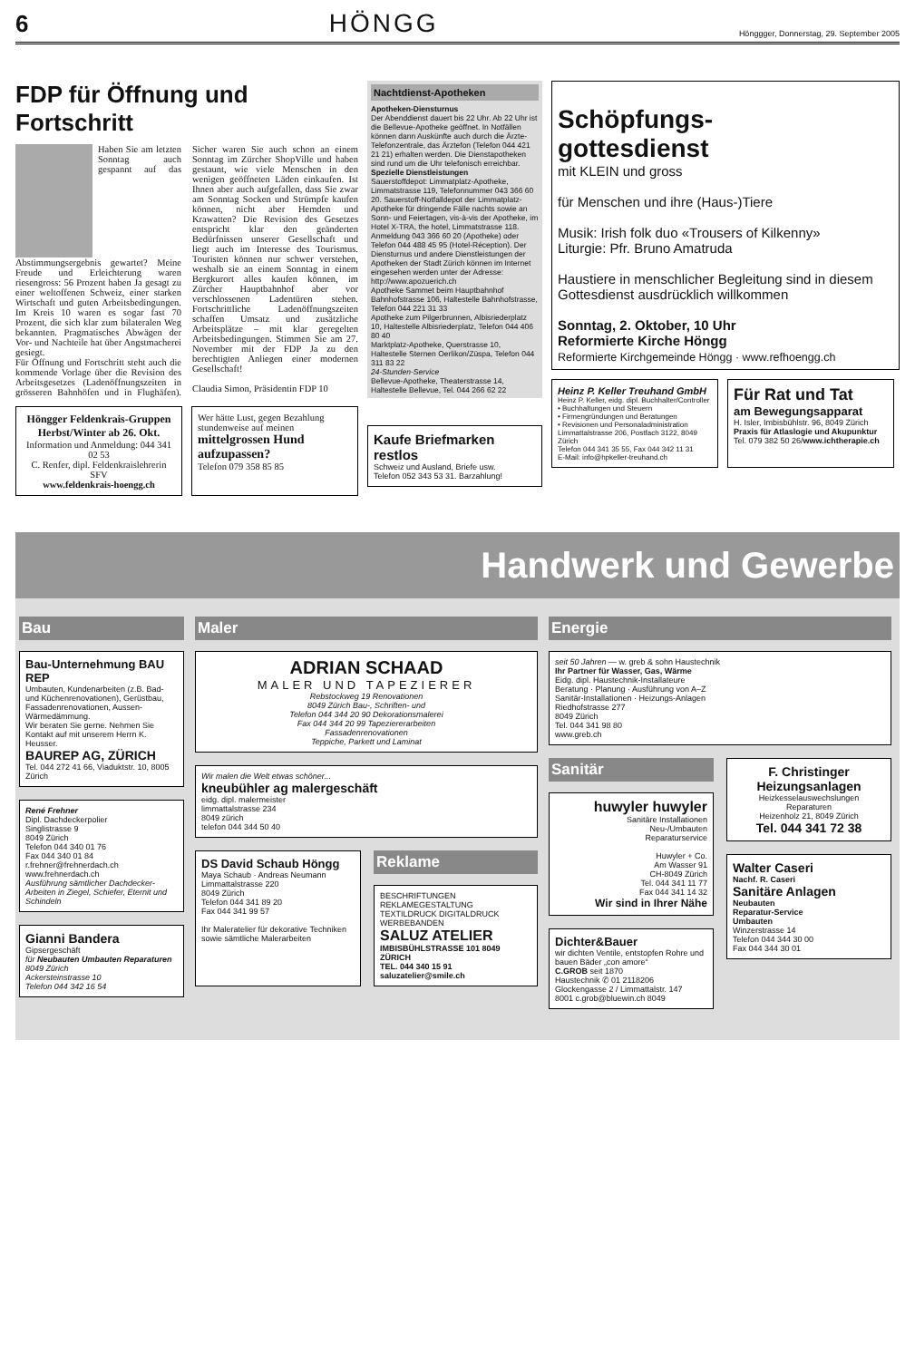6 HÖNGG Hönggger, Donnerstag, 29. September 2005
FDP für Öffnung und Fortschritt
Haben Sie am letzten Sonntag auch gespannt auf das Abstimmungsergebnis gewartet? Meine Freude und Erleichterung waren riesengross: 56 Prozent haben Ja gesagt zu einer weltoffenen Schweiz, einer starken Wirtschaft und guten Arbeitsbedingungen. Im Kreis 10 waren es sogar fast 70 Prozent, die sich klar zum bilateralen Weg bekannten. Pragmatisches Abwägen der Vor- und Nachteile hat über Angstmacherei gesiegt.
Für Öffnung und Fortschritt steht auch die kommende Vorlage über die Revision des Arbeitsgesetzes (Ladenöffnungszeiten in grösseren Bahnhöfen und in Flughäfen). Sicher waren Sie auch schon an einem Sonntag im Zürcher ShopVille und haben gestaunt, wie viele Menschen in den wenigen geöffneten Läden einkaufen. Ist Ihnen aber auch aufgefallen, dass Sie zwar am Sonntag Socken und Strümpfe kaufen können, nicht aber Hemden und Krawatten? Die Revision des Gesetzes entspricht klar den geänderten Bedürfnissen unserer Gesellschaft und liegt auch im Interesse des Tourismus. Touristen können nur schwer verstehen, weshalb sie an einem Sonntag in einem Bergkurort alles kaufen können, im Zürcher Hauptbahnhof aber vor verschlossenen Ladentüren stehen. Fortschrittliche Ladenöffnungszeiten schaffen Umsatz und zusätzliche Arbeitsplätze – mit klar geregelten Arbeitsbedingungen. Stimmen Sie am 27. November mit der FDP Ja zu den berechtigten Anliegen einer modernen Gesellschaft!
Claudia Simon, Präsidentin FDP 10
Höngger Feldenkrais-Gruppen
Herbst/Winter ab 26. Okt.
Information und Anmeldung: 044 341 02 53
C. Renfer, dipl. Feldenkraislehrerin SFV
www.feldenkrais-hoengg.ch
Wer hätte Lust, gegen Bezahlung stundenweise auf meinen
mittelgrossen Hund aufzupassen?
Telefon 079 358 85 85
Nachtdienst-Apotheken
Apotheken-Diensturnus
Der Abenddienst dauert bis 22 Uhr. Ab 22 Uhr ist die Bellevue-Apotheke geöffnet. In Notfällen können dann Auskünfte auch durch die Ärzte-Telefonzentrale, das Ärztefon (Telefon 044 421 21 21) erhalten werden. Die Dienstapotheken sind rund um die Uhr telefonisch erreichbar.
Spezielle Dienstleistungen
Sauerstoffdepot: Limmatplatz-Apotheke, Limmatstrasse 119, Telefonnummer 043 366 60 20. Sauerstoff-Notfalldepot der Limmatplatz-Apotheke für dringende Fälle nachts sowie an Sonn- und Feiertagen, vis-à-vis der Apotheke, im Hotel X-TRA, the hotel, Limmatstrasse 118. Anmeldung 043 366 60 20 (Apotheke) oder Telefon 044 488 45 95 (Hotel-Réception). Der Diensturnus und andere Dienstleistungen der Apotheken der Stadt Zürich können im Internet eingesehen werden unter der Adresse: http://www.apozuerich.ch
Apotheke Sammet beim Hauptbahnhof Bahnhofstrasse 106, Haltestelle Bahnhofstrasse, Telefon 044 221 31 33
Apotheke zum Pilgerbrunnen, Albisriederplatz 10, Haltestelle Albisriederplatz, Telefon 044 406 80 40
Marktplatz-Apotheke, Querstrasse 10, Haltestelle Sternen Oerlikon/Züspa, Telefon 044 311 83 22
24-Stunden-Service
Bellevue-Apotheke, Theaterstrasse 14, Haltestelle Bellevue, Tel. 044 266 62 22
Kaufe Briefmarken restlos
Schweiz und Ausland, Briefe usw.
Telefon 052 343 53 31. Barzahlung!
Schöpfungs-
gottesdienst
mit KLEIN und gross
für Menschen und ihre (Haus-)Tiere
Musik: Irish folk duo «Trousers of Kilkenny»
Liturgie: Pfr. Bruno Amatruda
Haustiere in menschlicher Begleitung sind in diesem Gottesdienst ausdrücklich willkommen
Sonntag, 2. Oktober, 10 Uhr
Reformierte Kirche Höngg
Reformierte Kirchgemeinde Höngg · www.refhoengg.ch
Heinz P. Keller Treuhand GmbH
Heinz P. Keller, eidg. dipl. Buchhalter/Controller
• Buchhaltungen und Steuern
• Firmengründungen und Beratungen
• Revisionen und Personaladministration
Limmattalstrasse 206, Postfach 3122, 8049 Zürich
Telefon 044 341 35 55, Fax 044 342 11 31
E-Mail: info@hpkeller-treuhand.ch
Für Rat und Tat
am Bewegungsapparat
H. Isler, Imbisbühlstr. 96, 8049 Zürich
Praxis für Atlaslogie und Akupunktur
Tel. 079 382 50 26/www.ichtherapie.ch
Handwerk und Gewerbe
Bau
Bau-Unternehmung BAU REP
Umbauten, Kundenarbeiten (z.B. Bad- und Küchenrenovationen), Gerüstbau, Fassadenrenovationen, Aussen-Wärmedämmung.
Wir beraten Sie gerne. Nehmen Sie Kontakt auf mit unserem Herrn K. Heusser.
BAUREP AG, ZÜRICH
Tel. 044 272 41 66, Viaduktstr. 10, 8005 Zürich
René Frehner
Dipl. Dachdeckerpolier
Singlistrasse 9
8049 Zürich
Telefon 044 340 01 76
Fax 044 340 01 84
r.frehner@frehnerdach.ch
www.frehnerdach.ch
Ausführung sämtlicher Dachdecker-Arbeiten in Ziegel, Schiefer, Eternit und Schindeln
Gianni Bandera
Gipsergeschäft
für Neubauten Umbauten Reparaturen
8049 Zürich
Ackersteinstrasse 10
Telefon 044 342 16 54
Maler
ADRIAN SCHAAD
MALER UND TAPEZIERER
Rebstockweg 19 Renovationen
8049 Zürich Bau-, Schriften- und
Telefon 044 344 20 90 Dekorationsmalerei
Fax 044 344 20 99 Tapeziererarbeiten
Fassadenrenovationen
Teppiche, Parkett und Laminat
Wir malen die Welt etwas schöner...
kneubühler ag malergeschäft
eidg. dipl. malermeister
limmattalstrasse 234
8049 zürich
telefon 044 344 50 40
DS David Schaub Höngg
Maya Schaub · Andreas Neumann
Limmattalstrasse 220
8049 Zürich
Telefon 044 341 89 20
Fax 044 341 99 57
Ihr Maleratelier für dekorative Techniken sowie sämtliche Malerarbeiten
Reklame
BESCHRIFTUNGEN REKLAMEGESTALTUNG TEXTILDRUCK DIGITALDRUCK WERBEBANDEN
SALUZ ATELIER
IMBISBÜHLSTRASSE 101 8049 ZÜRICH
TEL. 044 340 15 91 saluzatelier@smile.ch
Energie
seit 50 Jahren — w. greb & sohn Haustechnik
Ihr Partner für Wasser, Gas, Wärme
Eidg. dipl. Haustechnik-Installateure
Beratung · Planung · Ausführung von A–Z
Sanitär-Installationen · Heizungs-Anlagen
Riedhofstrasse 277
8049 Zürich
Tel. 044 341 98 80
www.greb.ch
Sanitär
huwyler huwyler
Sanitäre Installationen
Neu-/Umbauten
Reparaturservice
Huwyler + Co.
Am Wasser 91
CH-8049 Zürich
Tel. 044 341 11 77
Fax 044 341 14 32
Wir sind in Ihrer Nähe
Dichter&Bauer
wir dichten Ventile, entstopfen Rohre und bauen Bäder „con amore“
C.GROB seit 1870
Haustechnik ✆ 01 2118206
Glockengasse 2 / Limmattalstr. 147
8001 c.grob@bluewin.ch 8049
F. Christinger Heizungsanlagen
Heizkesselauswechslungen
Reparaturen
Heizenholz 21, 8049 Zürich
Tel. 044 341 72 38
Walter Caseri
Nachf. R. Caseri
Sanitäre Anlagen
Neubauten
Reparatur-Service
Umbauten
Winzerstrasse 14
Telefon 044 344 30 00
Fax 044 344 30 01